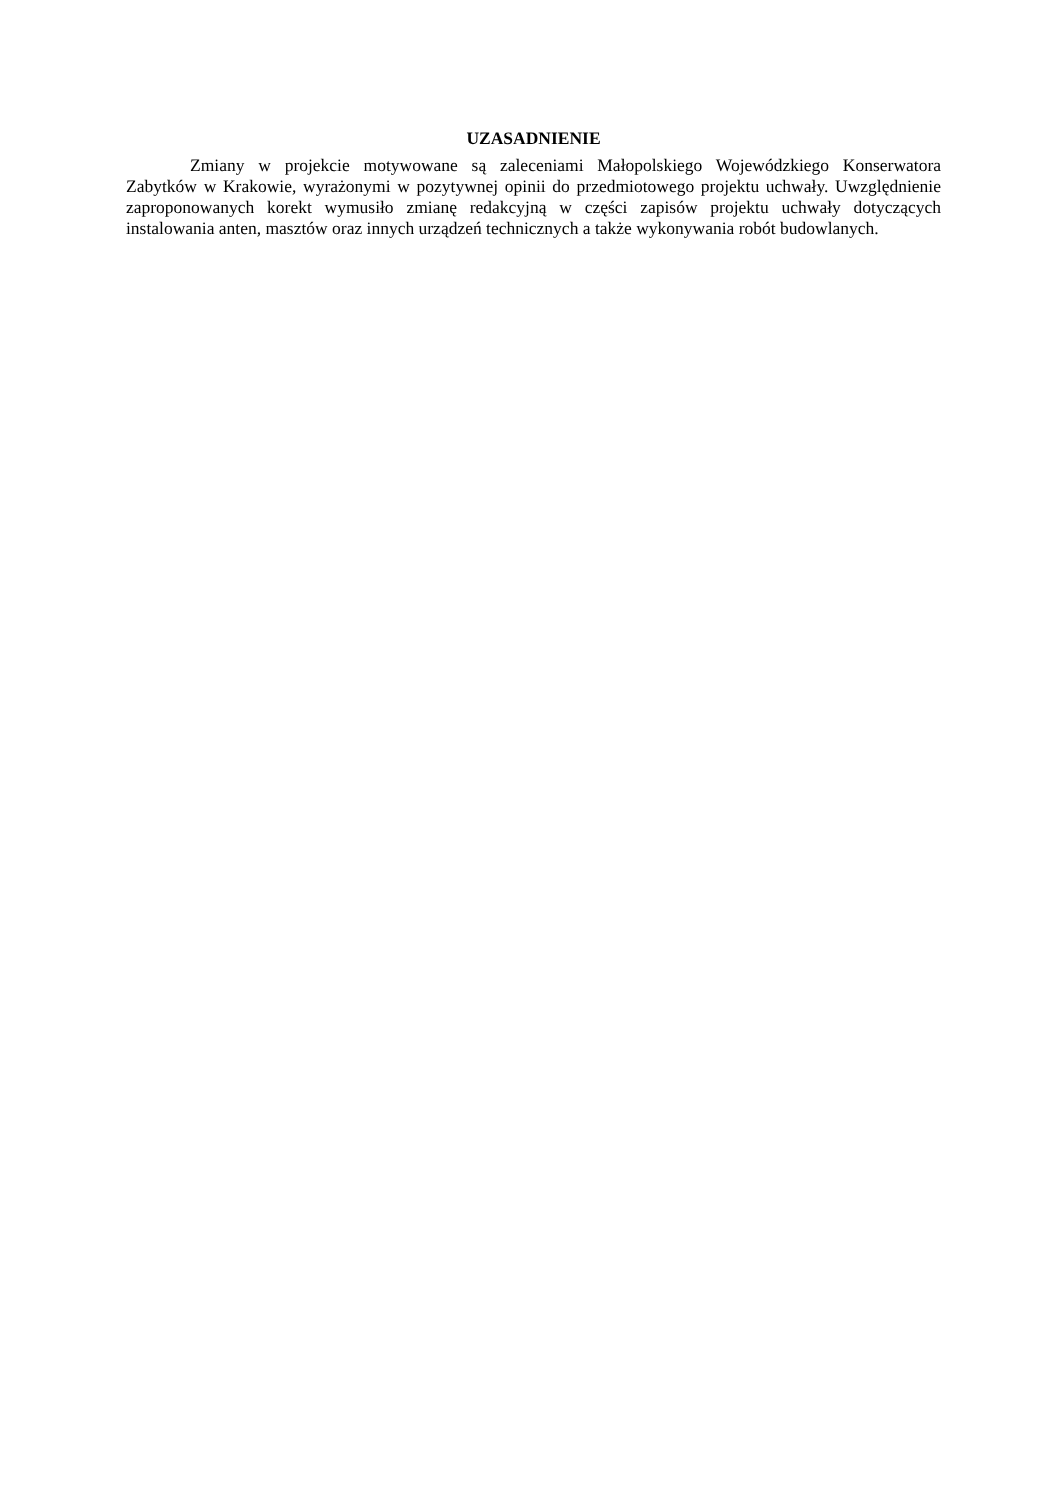UZASADNIENIE
Zmiany w projekcie motywowane są zaleceniami Małopolskiego Wojewódzkiego Konserwatora Zabytków w Krakowie, wyrażonymi w pozytywnej opinii do przedmiotowego projektu uchwały. Uwzględnienie zaproponowanych korekt wymusiło zmianę redakcyjną w części zapisów projektu uchwały dotyczących instalowania anten, masztów oraz innych urządzeń technicznych a także wykonywania robót budowlanych.